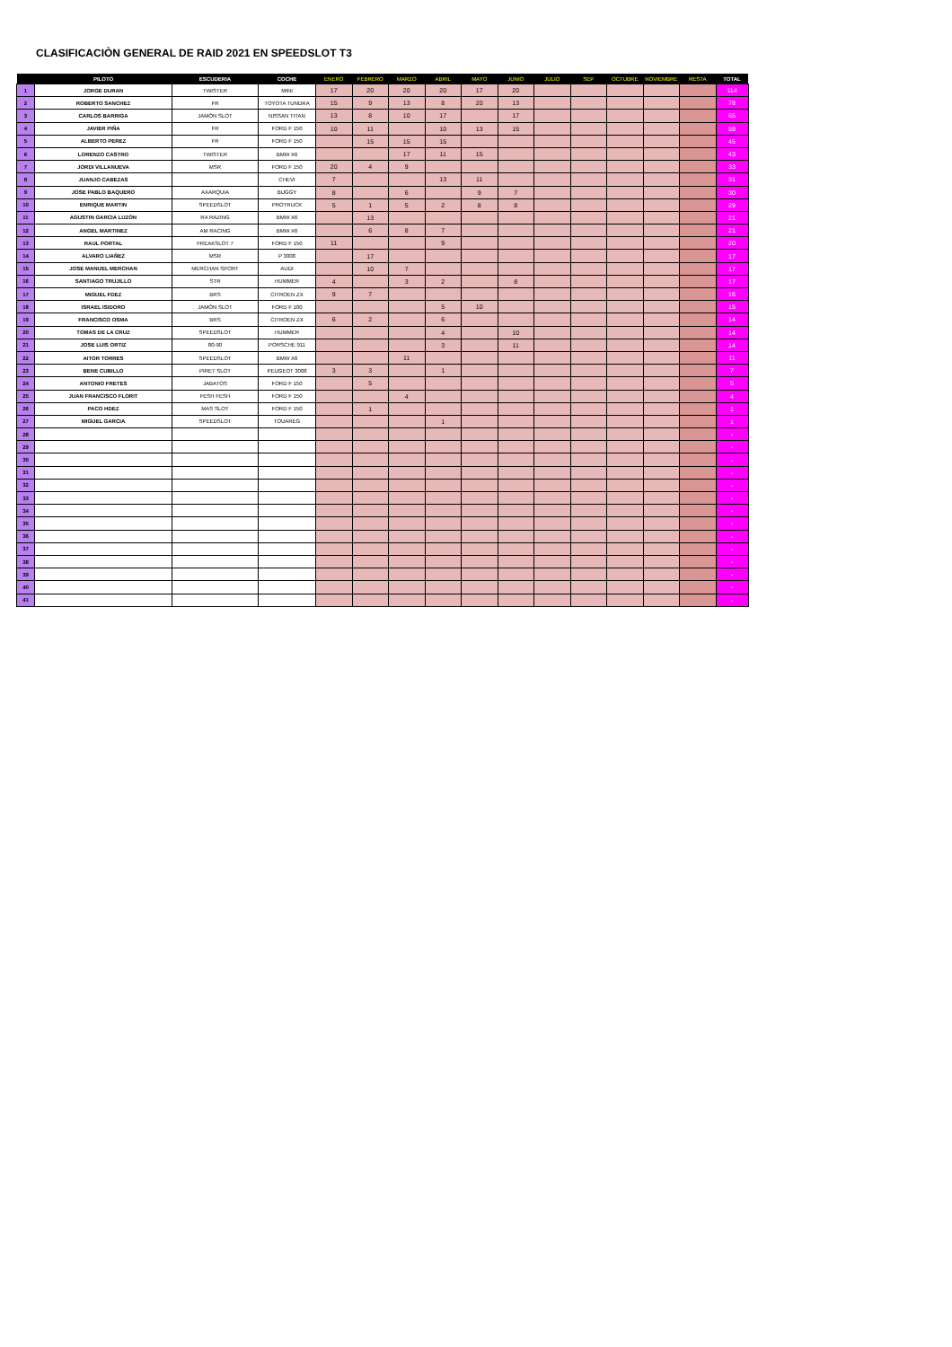CLASIFICACIÒN GENERAL DE RAID 2021 EN SPEEDSLOT T3
| | PILOTO | ESCUDERIA | COCHE | ENERO | FEBRERO | MARZO | ABRIL | MAYO | JUNIO | JULIO | SEP | OCTUBRE | NOVIEMBRE | RESTA | TOTAL |
| --- | --- | --- | --- | --- | --- | --- | --- | --- | --- | --- | --- | --- | --- | --- | --- |
| 1 | JORGE DURAN | TWISTER | MINI | 17 | 20 | 20 | 20 | 17 | 20 | | | | | | 114 |
| 2 | ROBERTO SANCHEZ | FR | TOYOTA TUNDRA | 15 | 9 | 13 | 8 | 20 | 13 | | | | | | 78 |
| 3 | CARLOS BARRIGA | JAMÓN SLOT | NISSAN TITAN | 13 | 8 | 10 | 17 | | 17 | | | | | | 65 |
| 4 | JAVIER PIÑA | FR | FORD F 150 | 10 | 11 | | 10 | 13 | 15 | | | | | | 59 |
| 5 | ALBERTO PEREZ | FR | FORD F 150 | | 15 | 15 | 15 | | | | | | | | 45 |
| 6 | LORENZO CASTRO | TWISTER | BMW X6 | | | 17 | 11 | 15 | | | | | | | 43 |
| 7 | JORDI VILLANUEVA | MSR | FORD F 150 | 20 | 4 | 9 | | | | | | | | | 33 |
| 8 | JUANJO CABEZAS | | CHEVI | 7 | | | 13 | 11 | | | | | | | 31 |
| 9 | JOSE PABLO BAQUERO | AXARQUIA | BUGGY | 8 | | 6 | | 9 | 7 | | | | | | 30 |
| 10 | ENRIQUE MARTIN | SPEEDSLOT | PROTRUCK | 5 | 1 | 5 | 2 | 8 | 8 | | | | | | 29 |
| 11 | AGUSTIN GARCIA LUZÓN | RA RAZING | BMW X6 | | 13 | | | | | | | | | | 21 |
| 12 | ANGEL MARTINEZ | AM RACING | BMW X6 | | 6 | 8 | 7 | | | | | | | | 21 |
| 13 | RAUL PORTAL | FREAKSLOT 7 | FORD F 150 | 11 | | | 9 | | | | | | | | 20 |
| 14 | ALVARO LIAÑEZ | MSR | P 3008 | | 17 | | | | | | | | | | 17 |
| 15 | JOSE MANUEL MERCHAN | MERCHAN SPORT | AUDI | | 10 | 7 | | | | | | | | | 17 |
| 16 | SANTIAGO TRUJILLO | STR | HUMMER | 4 | | 3 | 2 | | 8 | | | | | | 17 |
| 17 | MIGUEL FDEZ | BRS | CITROEN ZX | 9 | 7 | | | | | | | | | | 16 |
| 18 | ISRAEL ISIDORO | JAMÓN SLOT | FORD F 100 | | | | 5 | 10 | | | | | | | 15 |
| 19 | FRANCISCO OSMA | BRS | CITROEN ZX | 6 | 2 | | 6 | | | | | | | | 14 |
| 20 | TOMAS DE LA CRUZ | SPEEDSLOT | HUMMER | | | | 4 | | 10 | | | | | | 14 |
| 21 | JOSE LUIS ORTIZ | 80-90 | PORSCHE 911 | | | | 3 | | 11 | | | | | | 14 |
| 22 | AITOR TORRES | SPEEDSLOT | BMW X6 | | | 11 | | | | | | | | | 11 |
| 23 | BENE CUBILLO | PIRET SLOT | PEUGEOT 3008 | 3 | 3 | | 1 | | | | | | | | 7 |
| 24 | ANTONIO FRETES | JABATOS | FORD F 150 | | 5 | | | | | | | | | | 5 |
| 25 | JUAN FRANCISCO FLORIT | FESH FESH | FORD F 150 | | | 4 | | | | | | | | | 4 |
| 26 | PACO HDEZ | MAS SLOT | FORD F 150 | | 1 | | | | | | | | | | 1 |
| 27 | MIGUEL GARCIA | SPEEDSLOT | TOUAREG | | | | 1 | | | | | | | | 1 |
| 28 | | | | | | | | | | | | | | | - |
| 29 | | | | | | | | | | | | | | | - |
| 30 | | | | | | | | | | | | | | | - |
| 31 | | | | | | | | | | | | | | | - |
| 32 | | | | | | | | | | | | | | | - |
| 33 | | | | | | | | | | | | | | | - |
| 34 | | | | | | | | | | | | | | | - |
| 35 | | | | | | | | | | | | | | | - |
| 36 | | | | | | | | | | | | | | | - |
| 37 | | | | | | | | | | | | | | | - |
| 38 | | | | | | | | | | | | | | | - |
| 39 | | | | | | | | | | | | | | | - |
| 40 | | | | | | | | | | | | | | | - |
| 41 | | | | | | | | | | | | | | | - |